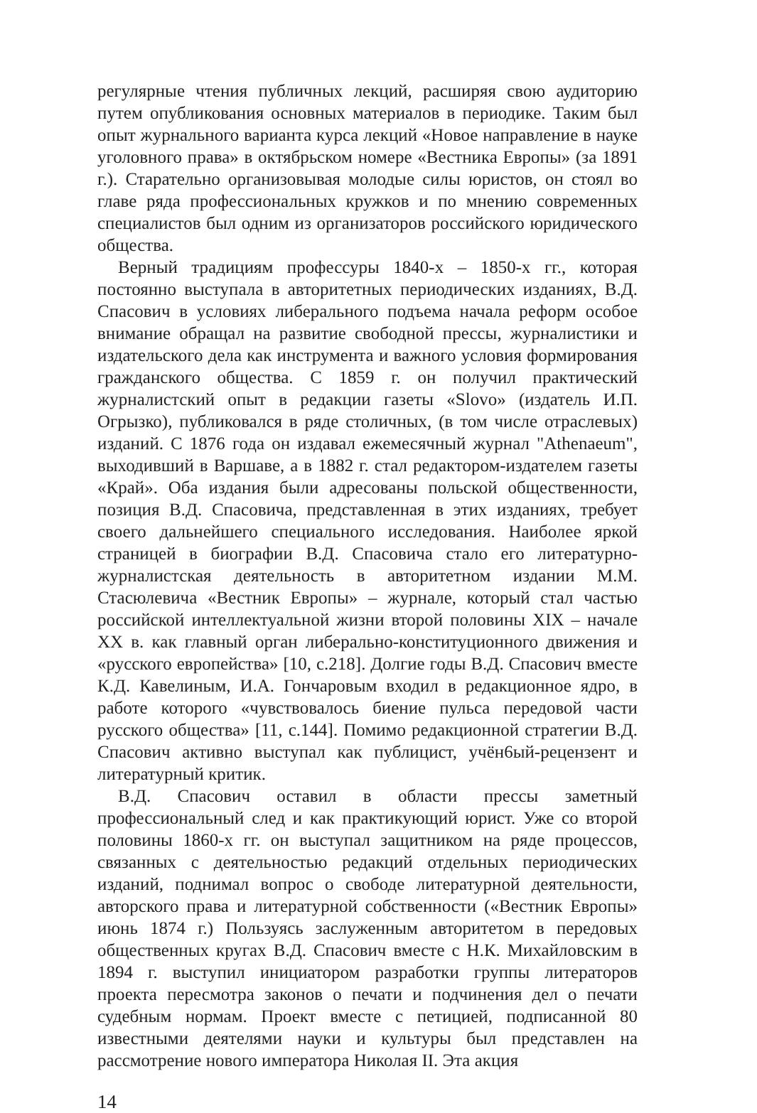регулярные чтения публичных лекций, расширяя свою аудиторию путем опубликования основных материалов в периодике. Таким был опыт журнального варианта курса лекций «Новое направление в науке уголовного права» в октябрьском номере «Вестника Европы» (за 1891 г.). Старательно организовывая молодые силы юристов, он стоял во главе ряда профессиональных кружков и по мнению современных специалистов был одним из организаторов российского юридического общества.
Верный традициям профессуры 1840-х – 1850-х гг., которая постоянно выступала в авторитетных периодических изданиях, В.Д. Спасович в условиях либерального подъема начала реформ особое внимание обращал на развитие свободной прессы, журналистики и издательского дела как инструмента и важного условия формирования гражданского общества. С 1859 г. он получил практический журналистский опыт в редакции газеты «Slovo» (издатель И.П. Огрызко), публиковался в ряде столичных, (в том числе отраслевых) изданий. С 1876 года он издавал ежемесячный журнал "Athenaeum", выходивший в Варшаве, а в 1882 г. стал редактором-издателем газеты «Край». Оба издания были адресованы польской общественности, позиция В.Д. Спасовича, представленная в этих изданиях, требует своего дальнейшего специального исследования. Наиболее яркой страницей в биографии В.Д. Спасовича стало его литературно-журналистская деятельность в авторитетном издании М.М. Стасюлевича «Вестник Европы» – журнале, который стал частью российской интеллектуальной жизни второй половины XIX – начале XX в. как главный орган либерально-конституционного движения и «русского европейства» [10, с.218]. Долгие годы В.Д. Спасович вместе К.Д. Кавелиным, И.А. Гончаровым входил в редакционное ядро, в работе которого «чувствовалось биение пульса передовой части русского общества» [11, с.144]. Помимо редакционной стратегии В.Д. Спасович активно выступал как публицист, учён6ый-рецензент и литературный критик.
В.Д. Спасович оставил в области прессы заметный профессиональный след и как практикующий юрист. Уже со второй половины 1860-х гг. он выступал защитником на ряде процессов, связанных с деятельностью редакций отдельных периодических изданий, поднимал вопрос о свободе литературной деятельности, авторского права и литературной собственности («Вестник Европы» июнь 1874 г.) Пользуясь заслуженным авторитетом в передовых общественных кругах В.Д. Спасович вместе с Н.К. Михайловским в 1894 г. выступил инициатором разработки группы литераторов проекта пересмотра законов о печати и подчинения дел о печати судебным нормам. Проект вместе с петицией, подписанной 80 известными деятелями науки и культуры был представлен на рассмотрение нового императора Николая II. Эта акция
14